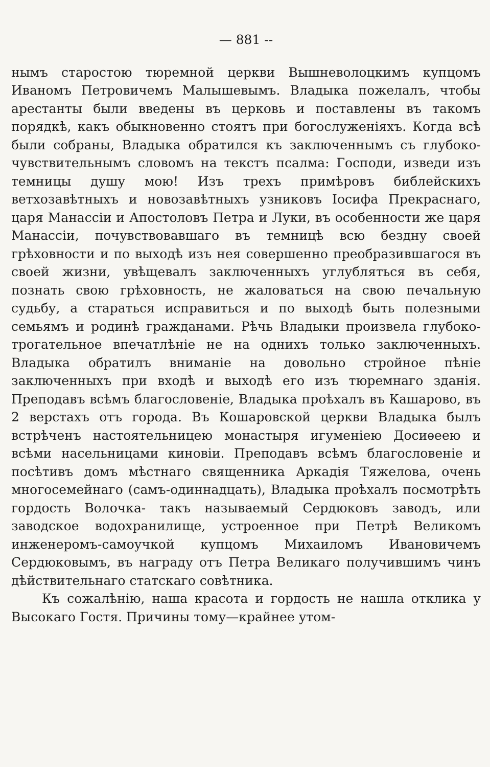— 881 --
нымъ старостою тюремной церкви Вышневолоцкимъ купцомъ Иваномъ Петровичемъ Малышевымъ. Владыка пожелалъ, чтобы арестанты были введены въ церковь и поставлены въ такомъ порядкѣ, какъ обыкновенно стоятъ при богослуженiяхъ. Когда всѣ были собраны, Владыка обратился къ заключеннымъ съ глубоко-чувствительнымъ словомъ на текстъ псалма: Господи, изведи изъ темницы душу мою! Изъ трехъ примѣровъ библейскихъ ветхозавѣтныхъ и новозавѣтныхъ узниковъ Iосифа Прекраснаго, царя Манассiи и Апостоловъ Петра и Луки, въ особенности же царя Манассiи, почувствовавшаго въ темницѣ всю бездну своей грѣховности и по выходѣ изъ нея совершенно преобразившагося въ своей жизни, увѣщевалъ заключенныхъ углубляться въ себя, познать свою грѣховность, не жаловаться на свою печальную судьбу, а стараться исправиться и по выходѣ быть полезными семьямъ и родинѣ гражданами. Рѣчь Владыки произвела глубоко-трогательное впечатлѣнiе не на однихъ только заключенныхъ. Владыка обратилъ вниманiе на довольно стройное пѣнiе заключенныхъ при входѣ и выходѣ его изъ тюремнаго зданiя. Преподавъ всѣмъ благословенiе, Владыка проѣхалъ въ Кашарово, въ 2 верстахъ отъ города. Въ Кошаровской церкви Владыка былъ встрѣченъ настоятельницею монастыря игуменiею Досиѳеею и всѣми насельницами киновiи. Преподавъ всѣмъ благословенiе и посѣтивъ домъ мѣстнаго священника Аркадiя Тяжелова, очень многосемейнаго (самъ-одиннадцать), Владыка проѣхалъ посмотрѣть гордость Волочка- такъ называемый Сердюковъ заводъ, или заводское водохранилище, устроенное при Петрѣ Великомъ инженеромъ-самоучкой купцомъ Михаиломъ Ивановичемъ Сердюковымъ, въ награду отъ Петра Великаго получившимъ чинъ дѣйствительнаго статскаго совѣтника.
Къ сожалѣнiю, наша красота и гордость не нашла отклика у Высокаго Гостя. Причины тому—крайнее утом-